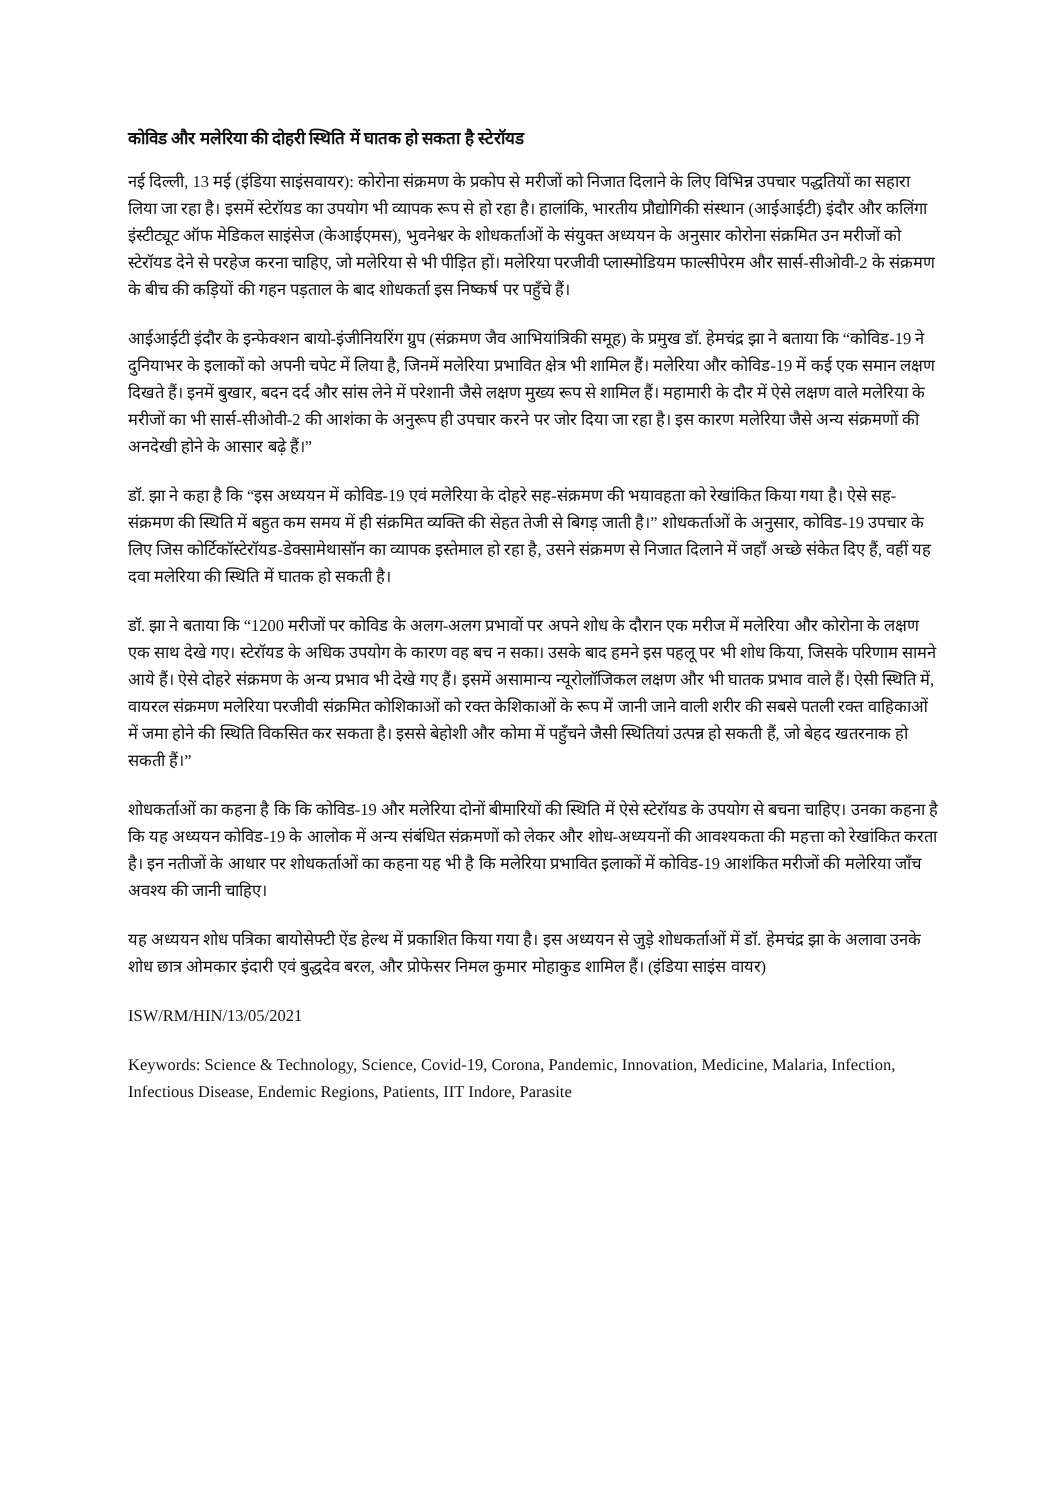कोविड और मलेरिया की दोहरी स्थिति में घातक हो सकता है स्टेरॉयड
नई दिल्ली, 13 मई (इंडिया साइंसवायर): कोरोना संक्रमण के प्रकोप से मरीजों को निजात दिलाने के लिए विभिन्न उपचार पद्धतियों का सहारा लिया जा रहा है। इसमें स्टेरॉयड का उपयोग भी व्यापक रूप से हो रहा है। हालांकि, भारतीय प्रौद्योगिकी संस्थान (आईआईटी) इंदौर और कलिंगा इंस्टीट्यूट ऑफ मेडिकल साइंसेज (केआईएमस), भुवनेश्वर के शोधकर्ताओं के संयुक्त अध्ययन के अनुसार कोरोना संक्रमित उन मरीजों को स्टेरॉयड देने से परहेज करना चाहिए, जो मलेरिया से भी पीड़ित हों। मलेरिया परजीवी प्लास्मोडियम फाल्सीपेरम और सार्स-सीओवी-2 के संक्रमण के बीच की कड़ियों की गहन पड़ताल के बाद शोधकर्ता इस निष्कर्ष पर पहुँचे हैं।
आईआईटी इंदौर के इन्फेक्शन बायो-इंजीनियरिंग ग्रुप (संक्रमण जैव आभियांत्रिकी समूह) के प्रमुख डॉ. हेमचंद्र झा ने बताया कि “कोविड-19 ने दुनियाभर के इलाकों को अपनी चपेट में लिया है, जिनमें मलेरिया प्रभावित क्षेत्र भी शामिल हैं। मलेरिया और कोविड-19 में कई एक समान लक्षण दिखते हैं। इनमें बुखार, बदन दर्द और सांस लेने में परेशानी जैसे लक्षण मुख्य रूप से शामिल हैं। महामारी के दौर में ऐसे लक्षण वाले मलेरिया के मरीजों का भी सार्स-सीओवी-2 की आशंका के अनुरूप ही उपचार करने पर जोर दिया जा रहा है। इस कारण मलेरिया जैसे अन्य संक्रमणों की अनदेखी होने के आसार बढ़े हैं।”
डॉ. झा ने कहा है कि “इस अध्ययन में कोविड-19 एवं मलेरिया के दोहरे सह-संक्रमण की भयावहता को रेखांकित किया गया है। ऐसे सह-संक्रमण की स्थिति में बहुत कम समय में ही संक्रमित व्यक्ति की सेहत तेजी से बिगड़ जाती है।” शोधकर्ताओं के अनुसार, कोविड-19 उपचार के लिए जिस कोर्टिकॉस्टेरॉयड-डेक्सामेथासॉन का व्यापक इस्तेमाल हो रहा है, उसने संक्रमण से निजात दिलाने में जहाँ अच्छे संकेत दिए हैं, वहीं यह दवा मलेरिया की स्थिति में घातक हो सकती है।
डॉ. झा ने बताया कि “1200 मरीजों पर कोविड के अलग-अलग प्रभावों पर अपने शोध के दौरान एक मरीज में मलेरिया और कोरोना के लक्षण एक साथ देखे गए। स्टेरॉयड के अधिक उपयोग के कारण वह बच न सका। उसके बाद हमने इस पहलू पर भी शोध किया, जिसके परिणाम सामने आये हैं। ऐसे दोहरे संक्रमण के अन्य प्रभाव भी देखे गए हैं। इसमें असामान्य न्यूरोलॉजिकल लक्षण और भी घातक प्रभाव वाले हैं। ऐसी स्थिति में, वायरल संक्रमण मलेरिया परजीवी संक्रमित कोशिकाओं को रक्त केशिकाओं के रूप में जानी जाने वाली शरीर की सबसे पतली रक्त वाहिकाओं में जमा होने की स्थिति विकसित कर सकता है। इससे बेहोशी और कोमा में पहुँचने जैसी स्थितियां उत्पन्न हो सकती हैं, जो बेहद खतरनाक हो सकती हैं।”
शोधकर्ताओं का कहना है कि कि कोविड-19 और मलेरिया दोनों बीमारियों की स्थिति में ऐसे स्टेरॉयड के उपयोग से बचना चाहिए। उनका कहना है कि यह अध्ययन कोविड-19 के आलोक में अन्य संबंधित संक्रमणों को लेकर और शोध-अध्ययनों की आवश्यकता की महत्ता को रेखांकित करता है। इन नतीजों के आधार पर शोधकर्ताओं का कहना यह भी है कि मलेरिया प्रभावित इलाकों में कोविड-19 आशंकित मरीजों की मलेरिया जाँच अवश्य की जानी चाहिए।
यह अध्ययन शोध पत्रिका बायोसेफ्टी ऐंड हेल्थ में प्रकाशित किया गया है। इस अध्ययन से जुड़े शोधकर्ताओं में डॉ. हेमचंद्र झा के अलावा उनके शोध छात्र ओमकार इंदारी एवं बुद्धदेव बरल, और प्रोफेसर निमल कुमार मोहाकुड शामिल हैं। (इंडिया साइंस वायर)
ISW/RM/HIN/13/05/2021
Keywords: Science & Technology, Science, Covid-19, Corona, Pandemic, Innovation, Medicine, Malaria, Infection, Infectious Disease, Endemic Regions, Patients, IIT Indore, Parasite